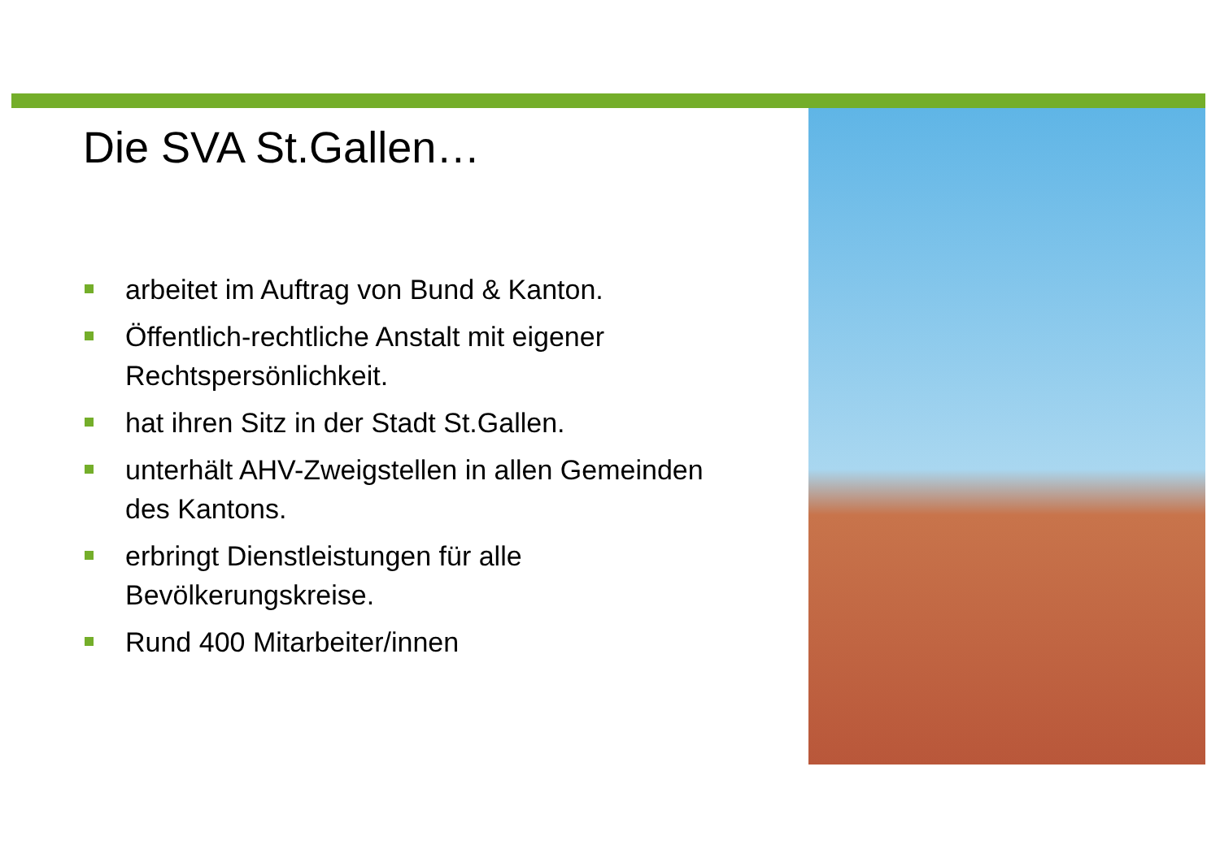Die SVA St.Gallen…
arbeitet im Auftrag von Bund & Kanton.
Öffentlich-rechtliche Anstalt mit eigener Rechtspersönlichkeit.
hat ihren Sitz in der Stadt St.Gallen.
unterhält AHV-Zweigstellen in allen Gemeinden des Kantons.
erbringt Dienstleistungen für alle Bevölkerungskreise.
Rund 400 Mitarbeiter/innen